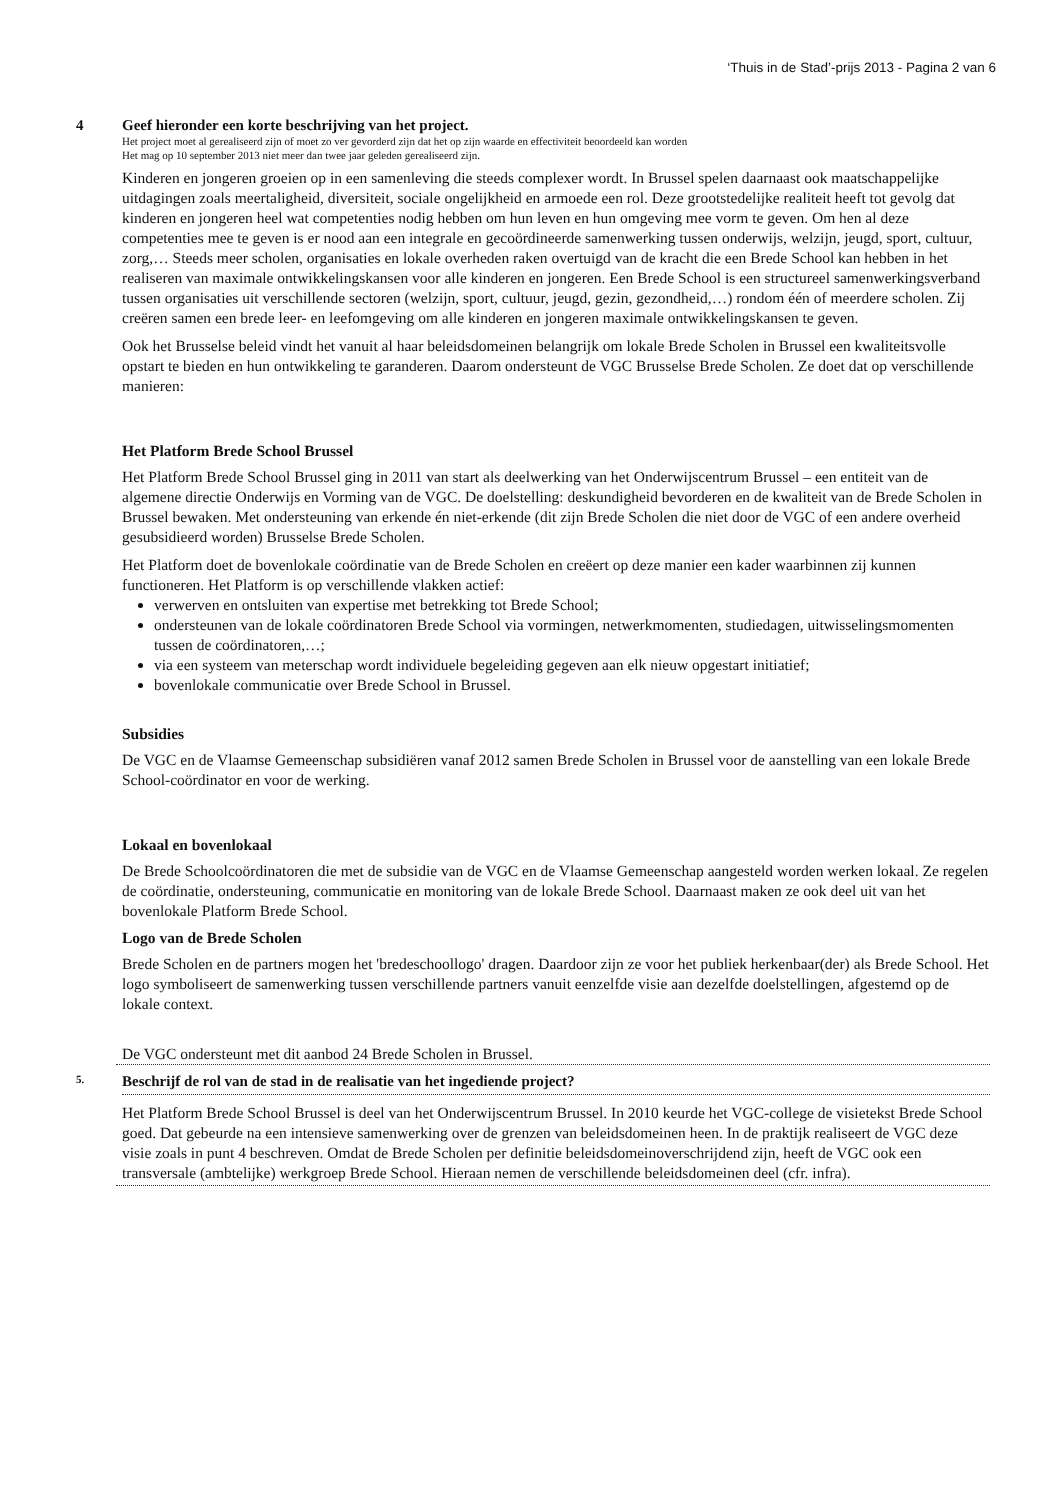‘Thuis in de Stad’-prijs 2013 - Pagina 2 van 6
4 Geef hieronder een korte beschrijving van het project.
Het project moet al gerealiseerd zijn of moet zo ver gevorderd zijn dat het op zijn waarde en effectiviteit beoordeeld kan worden
Het mag op 10 september 2013 niet meer dan twee jaar geleden gerealiseerd zijn.
Kinderen en jongeren groeien op in een samenleving die steeds complexer wordt. In Brussel spelen daarnaast ook maatschappelijke uitdagingen zoals meertaligheid, diversiteit, sociale ongelijkheid en armoede een rol. Deze grootstedelijke realiteit heeft tot gevolg dat kinderen en jongeren heel wat competenties nodig hebben om hun leven en hun omgeving mee vorm te geven. Om hen al deze competenties mee te geven is er nood aan een integrale en gecoördineerde samenwerking tussen onderwijs, welzijn, jeugd, sport, cultuur, zorg,… Steeds meer scholen, organisaties en lokale overheden raken overtuigd van de kracht die een Brede School kan hebben in het realiseren van maximale ontwikkelingskansen voor alle kinderen en jongeren. Een Brede School is een structureel samenwerkingsverband tussen organisaties uit verschillende sectoren (welzijn, sport, cultuur, jeugd, gezin, gezondheid,…) rondom één of meerdere scholen. Zij creëren samen een brede leer- en leefomgeving om alle kinderen en jongeren maximale ontwikkelingskansen te geven.
Ook het Brusselse beleid vindt het vanuit al haar beleidsdomeinen belangrijk om lokale Brede Scholen in Brussel een kwaliteitsvolle opstart te bieden en hun ontwikkeling te garanderen. Daarom ondersteunt de VGC Brusselse Brede Scholen. Ze doet dat op verschillende manieren:
Het Platform Brede School Brussel
Het Platform Brede School Brussel ging in 2011 van start als deelwerking van het Onderwijscentrum Brussel – een entiteit van de algemene directie Onderwijs en Vorming van de VGC. De doelstelling: deskundigheid bevorderen en de kwaliteit van de Brede Scholen in Brussel bewaken. Met ondersteuning van erkende én niet-erkende (dit zijn Brede Scholen die niet door de VGC of een andere overheid gesubsidieerd worden) Brusselse Brede Scholen.
Het Platform doet de bovenlokale coördinatie van de Brede Scholen en creëert op deze manier een kader waarbinnen zij kunnen functioneren. Het Platform is op verschillende vlakken actief:
verwerven en ontsluiten van expertise met betrekking tot Brede School;
ondersteunen van de lokale coördinatoren Brede School via vormingen, netwerkmomenten, studiedagen, uitwisselingsmomenten tussen de coördinatoren,…;
via een systeem van meterschap wordt individuele begeleiding gegeven aan elk nieuw opgestart initiatief;
bovenlokale communicatie over Brede School in Brussel.
Subsidies
De VGC en de Vlaamse Gemeenschap subsidiëren vanaf 2012 samen Brede Scholen in Brussel voor de aanstelling van een lokale Brede School-coördinator en voor de werking.
Lokaal en bovenlokaal
De Brede Schoolcoördinatoren die met de subsidie van de VGC en de Vlaamse Gemeenschap aangesteld worden werken lokaal. Ze regelen de coördinatie, ondersteuning, communicatie en monitoring van de lokale Brede School. Daarnaast maken ze ook deel uit van het bovenlokale Platform Brede School.
Logo van de Brede Scholen
Brede Scholen en de partners mogen het 'bredeschoollogo' dragen. Daardoor zijn ze voor het publiek herkenbaar(der) als Brede School. Het logo symboliseert de samenwerking tussen verschillende partners vanuit eenzelfde visie aan dezelfde doelstellingen, afgestemd op de lokale context.
De VGC ondersteunt met dit aanbod 24 Brede Scholen in Brussel.
5. Beschrijf de rol van de stad in de realisatie van het ingediende project?
Het Platform Brede School Brussel is deel van het Onderwijscentrum Brussel. In 2010 keurde het VGC-college de visietekst Brede School goed. Dat gebeurde na een intensieve samenwerking over de grenzen van beleidsdomeinen heen. In de praktijk realiseert de VGC deze visie zoals in punt 4 beschreven. Omdat de Brede Scholen per definitie beleidsdomeinoverschrijdend zijn, heeft de VGC ook een transversale (ambtelijke) werkgroep Brede School. Hieraan nemen de verschillende beleidsdomeinen deel (cfr. infra).